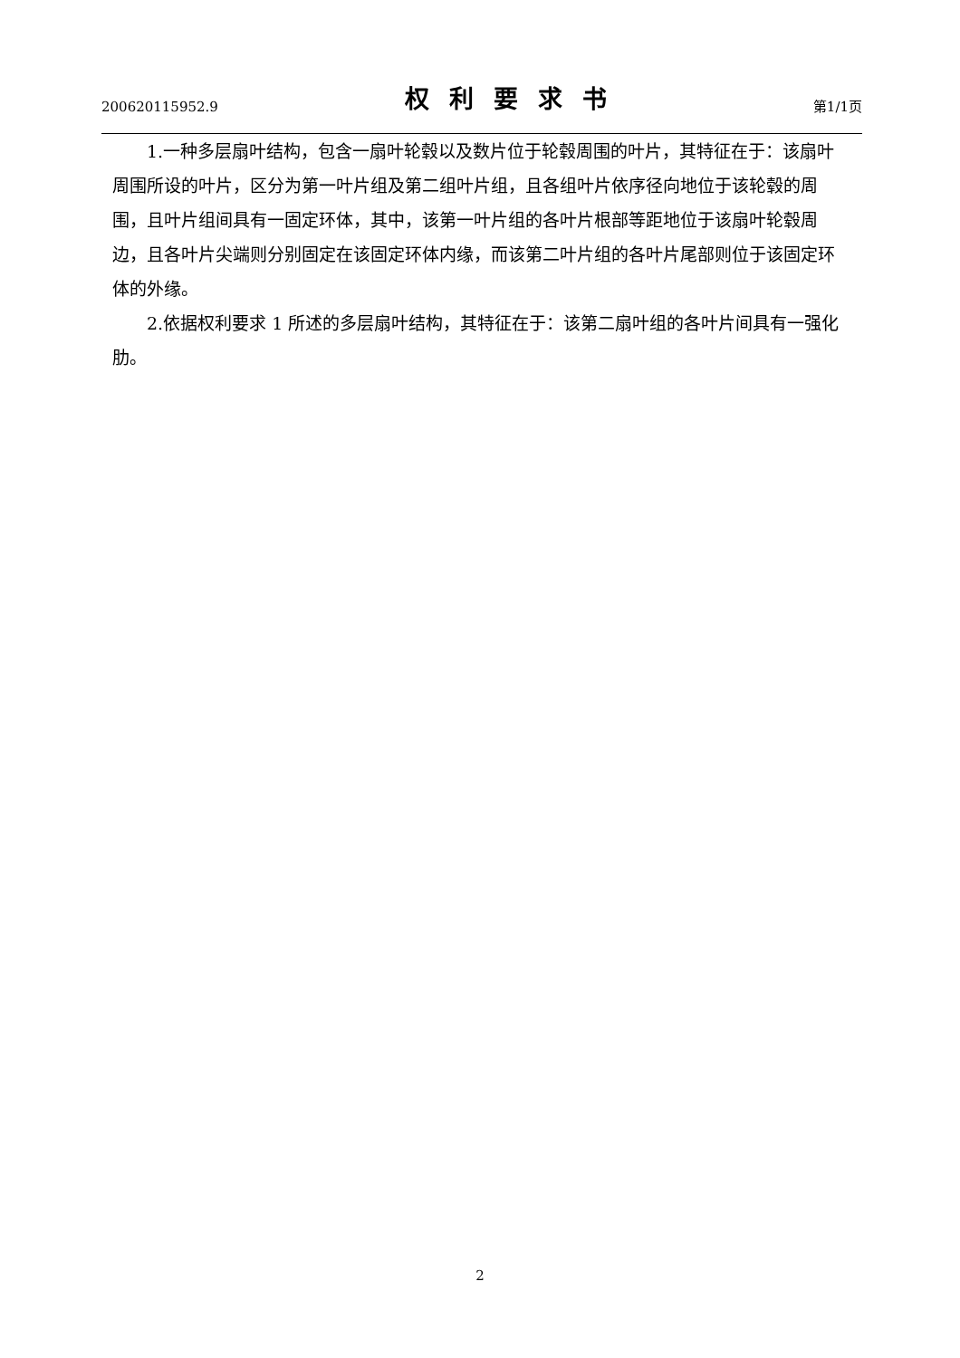200620115952.9 权利要求书 第1/1页
1.一种多层扇叶结构，包含一扇叶轮毂以及数片位于轮毂周围的叶片，其特征在于：该扇叶周围所设的叶片，区分为第一叶片组及第二组叶片组，且各组叶片依序径向地位于该轮毂的周围，且叶片组间具有一固定环体，其中，该第一叶片组的各叶片根部等距地位于该扇叶轮毂周边，且各叶片尖端则分别固定在该固定环体内缘，而该第二叶片组的各叶片尾部则位于该固定环体的外缘。
2.依据权利要求 1 所述的多层扇叶结构，其特征在于：该第二扇叶组的各叶片间具有一强化肋。
2